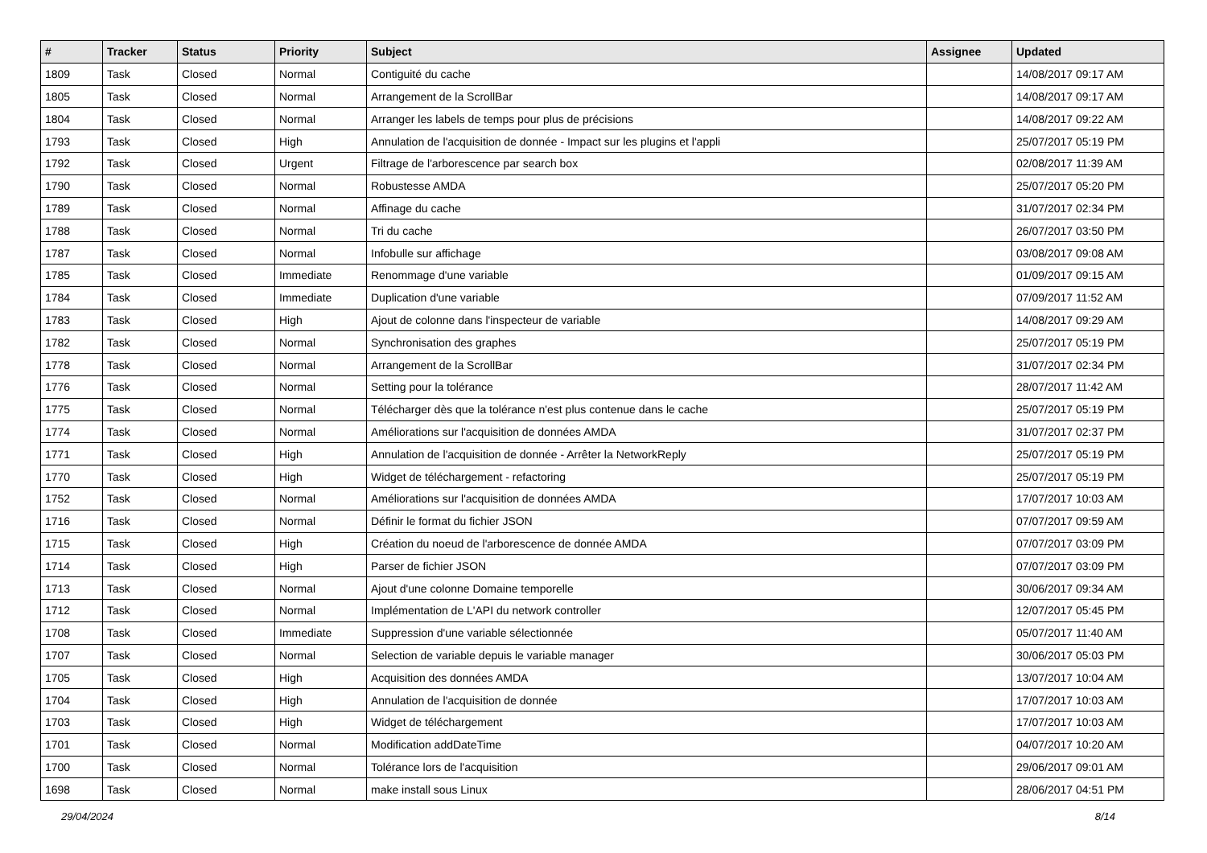| # | Tracker | Status | Priority | Subject | Assignee | Updated |
| --- | --- | --- | --- | --- | --- | --- |
| 1809 | Task | Closed | Normal | Contiguité du cache | | 14/08/2017 09:17 AM |
| 1805 | Task | Closed | Normal | Arrangement de la ScrollBar | | 14/08/2017 09:17 AM |
| 1804 | Task | Closed | Normal | Arranger les labels de temps pour plus de précisions | | 14/08/2017 09:22 AM |
| 1793 | Task | Closed | High | Annulation de l'acquisition de donnée - Impact sur les plugins et l'appli | | 25/07/2017 05:19 PM |
| 1792 | Task | Closed | Urgent | Filtrage de l'arborescence par search box | | 02/08/2017 11:39 AM |
| 1790 | Task | Closed | Normal | Robustesse AMDA | | 25/07/2017 05:20 PM |
| 1789 | Task | Closed | Normal | Affinage du cache | | 31/07/2017 02:34 PM |
| 1788 | Task | Closed | Normal | Tri du cache | | 26/07/2017 03:50 PM |
| 1787 | Task | Closed | Normal | Infobulle sur affichage | | 03/08/2017 09:08 AM |
| 1785 | Task | Closed | Immediate | Renommage d'une variable | | 01/09/2017 09:15 AM |
| 1784 | Task | Closed | Immediate | Duplication d'une variable | | 07/09/2017 11:52 AM |
| 1783 | Task | Closed | High | Ajout de colonne dans l'inspecteur de variable | | 14/08/2017 09:29 AM |
| 1782 | Task | Closed | Normal | Synchronisation des graphes | | 25/07/2017 05:19 PM |
| 1778 | Task | Closed | Normal | Arrangement de la ScrollBar | | 31/07/2017 02:34 PM |
| 1776 | Task | Closed | Normal | Setting pour la tolérance | | 28/07/2017 11:42 AM |
| 1775 | Task | Closed | Normal | Télécharger dès que la tolérance n'est plus contenue dans le cache | | 25/07/2017 05:19 PM |
| 1774 | Task | Closed | Normal | Améliorations sur l'acquisition de données AMDA | | 31/07/2017 02:37 PM |
| 1771 | Task | Closed | High | Annulation de l'acquisition de donnée - Arrêter la NetworkReply | | 25/07/2017 05:19 PM |
| 1770 | Task | Closed | High | Widget de téléchargement - refactoring | | 25/07/2017 05:19 PM |
| 1752 | Task | Closed | Normal | Améliorations sur l'acquisition de données AMDA | | 17/07/2017 10:03 AM |
| 1716 | Task | Closed | Normal | Définir le format du fichier JSON | | 07/07/2017 09:59 AM |
| 1715 | Task | Closed | High | Création du noeud de l'arborescence de donnée AMDA | | 07/07/2017 03:09 PM |
| 1714 | Task | Closed | High | Parser de fichier JSON | | 07/07/2017 03:09 PM |
| 1713 | Task | Closed | Normal | Ajout d'une colonne Domaine temporelle | | 30/06/2017 09:34 AM |
| 1712 | Task | Closed | Normal | Implémentation de L'API du network controller | | 12/07/2017 05:45 PM |
| 1708 | Task | Closed | Immediate | Suppression d'une variable sélectionnée | | 05/07/2017 11:40 AM |
| 1707 | Task | Closed | Normal | Selection de variable depuis le variable manager | | 30/06/2017 05:03 PM |
| 1705 | Task | Closed | High | Acquisition des données AMDA | | 13/07/2017 10:04 AM |
| 1704 | Task | Closed | High | Annulation de l'acquisition de donnée | | 17/07/2017 10:03 AM |
| 1703 | Task | Closed | High | Widget de téléchargement | | 17/07/2017 10:03 AM |
| 1701 | Task | Closed | Normal | Modification addDateTime | | 04/07/2017 10:20 AM |
| 1700 | Task | Closed | Normal | Tolérance lors de l'acquisition | | 29/06/2017 09:01 AM |
| 1698 | Task | Closed | Normal | make install sous Linux | | 28/06/2017 04:51 PM |
29/04/2024 8/14